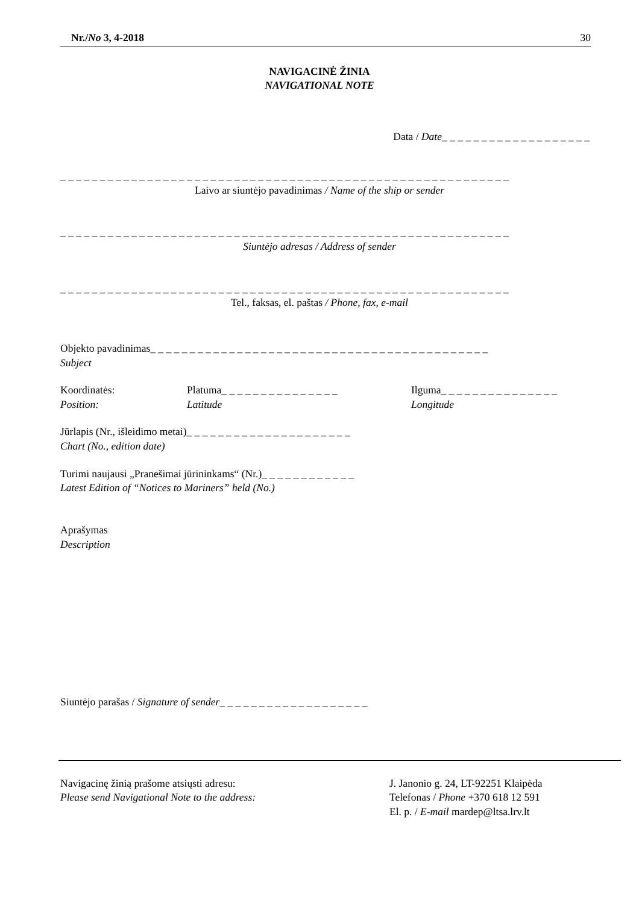Nr./No 3, 4-2018 30
NAVIGACINĖ ŽINIA
NAVIGATIONAL NOTE
Data / Date_ _ _ _ _ _ _ _ _ _ _ _ _ _ _ _ _ _ _
_ _ _ _ _ _ _ _ _ _ _ _ _ _ _ _ _ _ _ _ _ _ _ _ _ _ _ _ _ _ _ _ _ _ _ _ _ _ _ _ _ _ _ _ _ _ _ _ _ _ _ _ _ _ _ _ _
Laivo ar siuntėjo pavadinimas / Name of the ship or sender
_ _ _ _ _ _ _ _ _ _ _ _ _ _ _ _ _ _ _ _ _ _ _ _ _ _ _ _ _ _ _ _ _ _ _ _ _ _ _ _ _ _ _ _ _ _ _ _ _ _ _ _ _ _ _ _ _
Siuntėjo adresas / Address of sender
_ _ _ _ _ _ _ _ _ _ _ _ _ _ _ _ _ _ _ _ _ _ _ _ _ _ _ _ _ _ _ _ _ _ _ _ _ _ _ _ _ _ _ _ _ _ _ _ _ _ _ _ _ _ _ _ _
Tel., faksas, el. paštas / Phone, fax, e-mail
Objekto pavadinimas_ _ _ _ _ _ _ _ _ _ _ _ _ _ _ _ _ _ _ _ _ _ _ _ _ _ _ _ _ _ _ _ _ _ _ _ _ _ _ _ _ _ _
Subject
Koordinatės:
Position:
Platuma_ _ _ _ _ _ _ _ _ _ _ _ _ _ _
Latitude
Ilguma_ _ _ _ _ _ _ _ _ _ _ _ _ _ _
Longitude
Jūrlapis (Nr., išleidimo metai)_ _ _ _ _ _ _ _ _ _ _ _ _ _ _ _ _ _ _ _ _
Chart (No., edition date)
Turimi naujausi „Pranešimai jūrininkams“ (Nr.)_ _ _ _ _ _ _ _ _ _ _ _
Latest Edition of “Notices to Mariners” held (No.)
Aprašymas
Description
Siuntėjo parašas / Signature of sender_ _ _ _ _ _ _ _ _ _ _ _ _ _ _ _ _ _ _
Navigacinę žinią prašome atsiųsti adresu:
Please send Navigational Note to the address:
J. Janonio g. 24, LT-92251 Klaipėda
Telefonas / Phone +370 618 12 591
El. p. / E-mail mardep@ltsa.lrv.lt